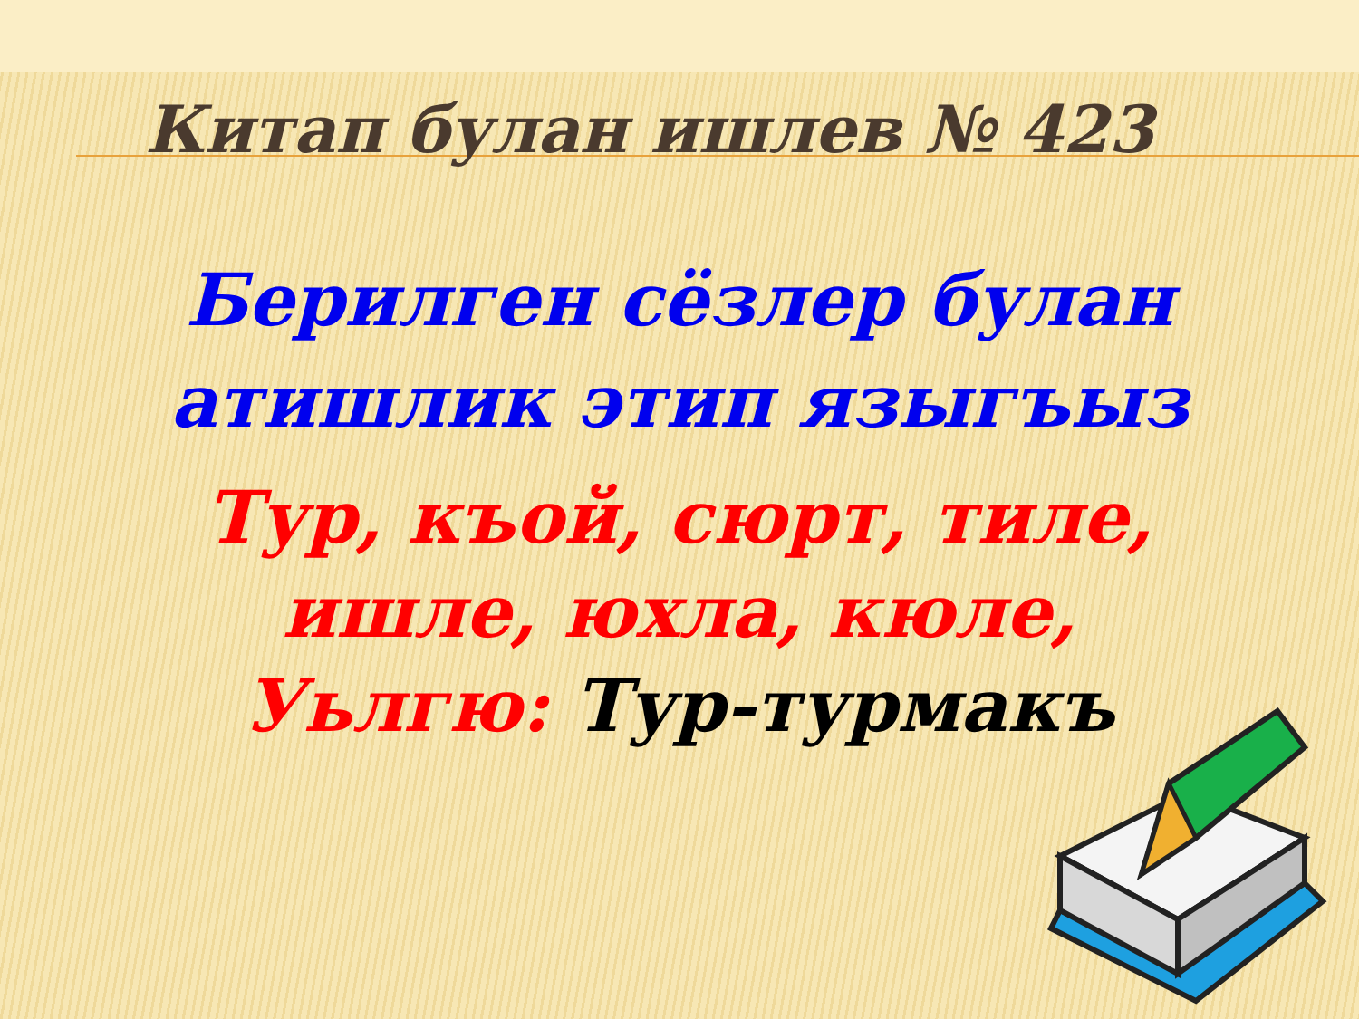Китап булан ишлев № 423
Берилген сёзлер булан
атишлик этип языгъыз
Тур, къой, сюрт, тиле,
ишле, юхла, кюле,
Уьлгю: Тур-турмакъ